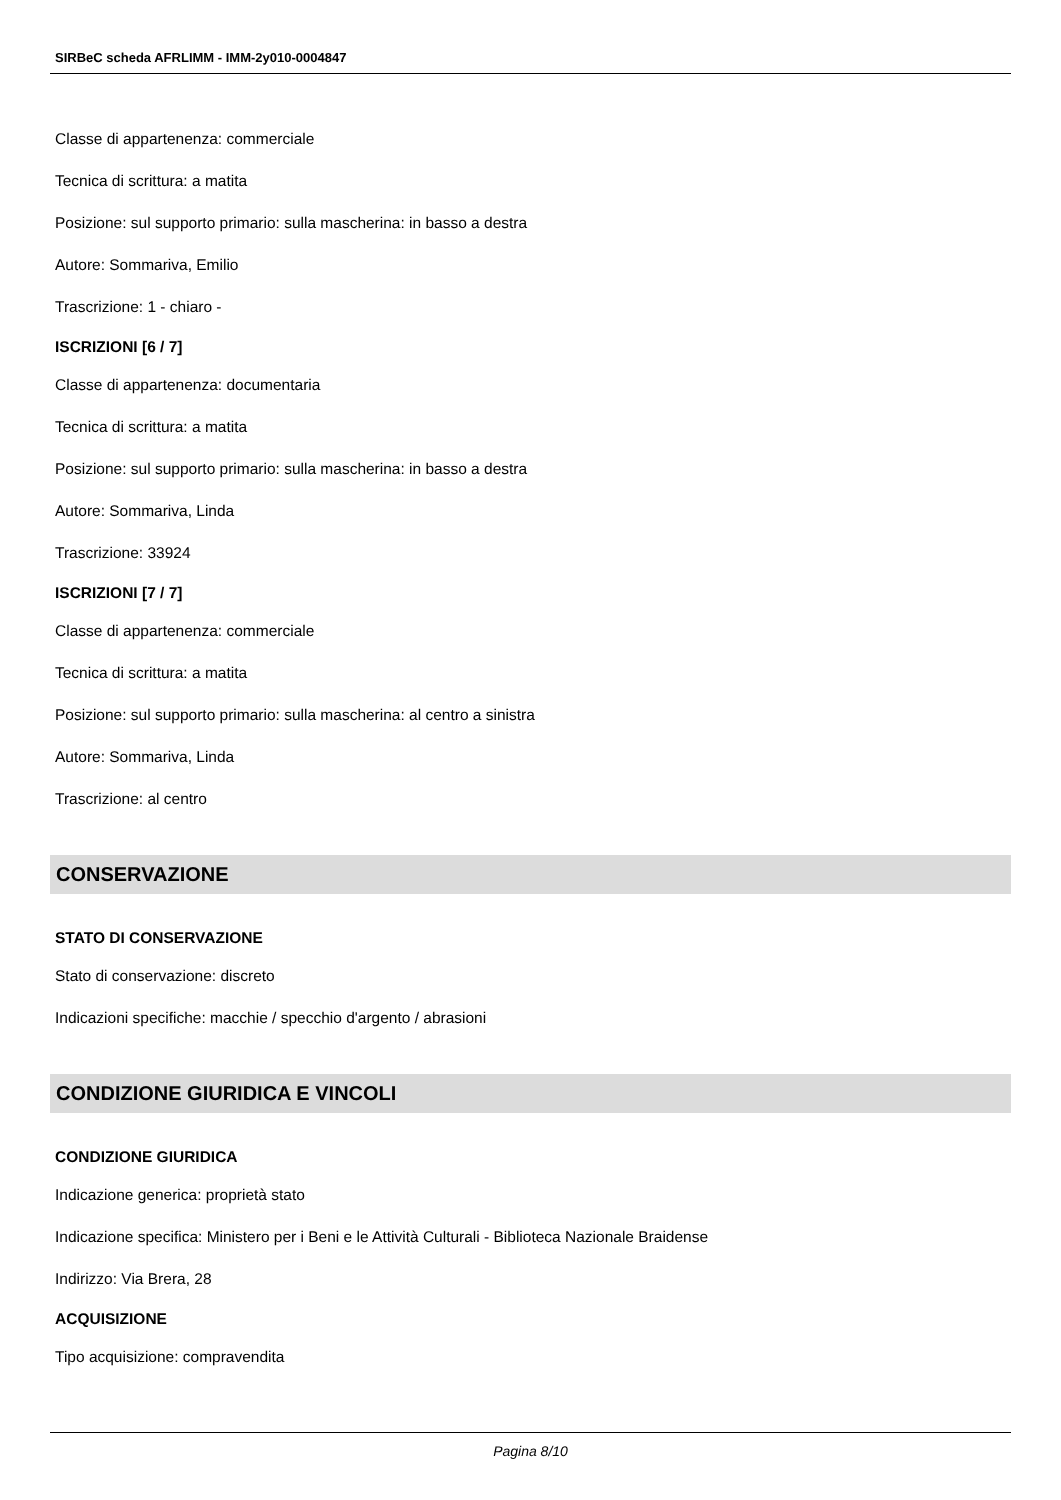SIRBeC scheda AFRLIMM - IMM-2y010-0004847
Classe di appartenenza: commerciale
Tecnica di scrittura: a matita
Posizione: sul supporto primario: sulla mascherina: in basso a destra
Autore: Sommariva, Emilio
Trascrizione: 1 - chiaro -
ISCRIZIONI [6 / 7]
Classe di appartenenza: documentaria
Tecnica di scrittura: a matita
Posizione: sul supporto primario: sulla mascherina: in basso a destra
Autore: Sommariva, Linda
Trascrizione: 33924
ISCRIZIONI [7 / 7]
Classe di appartenenza: commerciale
Tecnica di scrittura: a matita
Posizione: sul supporto primario: sulla mascherina: al centro a sinistra
Autore: Sommariva, Linda
Trascrizione: al centro
CONSERVAZIONE
STATO DI CONSERVAZIONE
Stato di conservazione: discreto
Indicazioni specifiche: macchie / specchio d'argento / abrasioni
CONDIZIONE GIURIDICA E VINCOLI
CONDIZIONE GIURIDICA
Indicazione generica: proprietà stato
Indicazione specifica: Ministero per i Beni e le Attività Culturali - Biblioteca Nazionale Braidense
Indirizzo: Via Brera, 28
ACQUISIZIONE
Tipo acquisizione: compravendita
Pagina 8/10